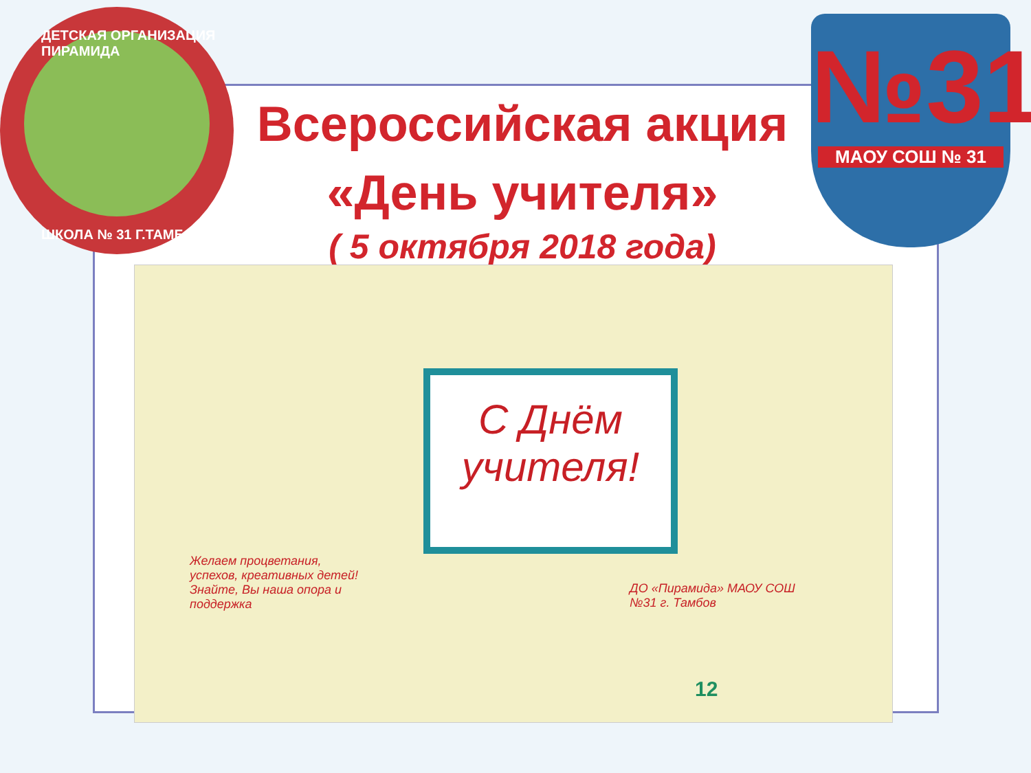ДЕТСКАЯ ОРГАНИЗАЦИЯ ПИРАМИДА
ШКОЛА № 31 Г.ТАМБОВ
№31
МАОУ СОШ № 31
Всероссийская акция
«День учителя»
( 5 октября 2018 года)
С Днём учителя!
Желаем процветания, успехов, креативных детей! Знайте, Вы наша опора и поддержка
ДО «Пирамида» МАОУ СОШ №31 г. Тамбов
12